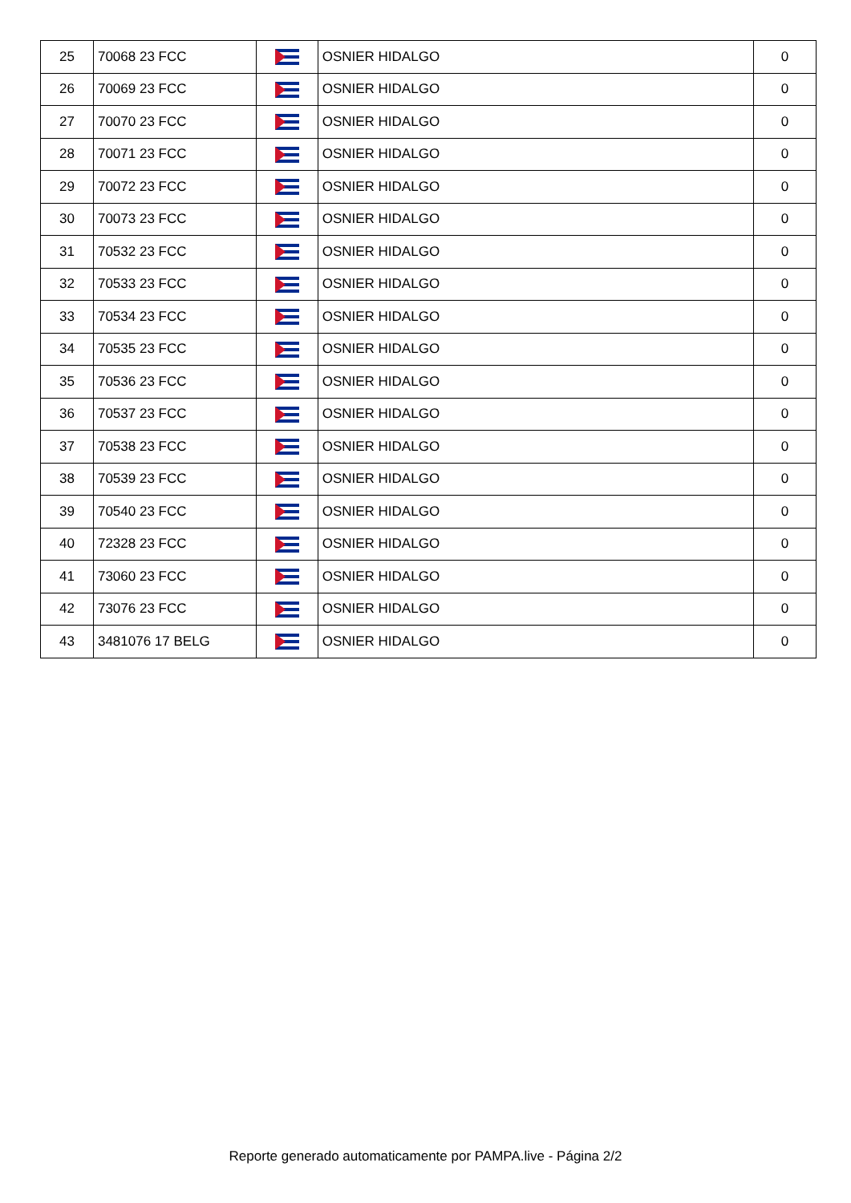| 25 | 70068 23 FCC | | OSNIER HIDALGO | 0 |
| 26 | 70069 23 FCC | | OSNIER HIDALGO | 0 |
| 27 | 70070 23 FCC | | OSNIER HIDALGO | 0 |
| 28 | 70071 23 FCC | | OSNIER HIDALGO | 0 |
| 29 | 70072 23 FCC | | OSNIER HIDALGO | 0 |
| 30 | 70073 23 FCC | | OSNIER HIDALGO | 0 |
| 31 | 70532 23 FCC | | OSNIER HIDALGO | 0 |
| 32 | 70533 23 FCC | | OSNIER HIDALGO | 0 |
| 33 | 70534 23 FCC | | OSNIER HIDALGO | 0 |
| 34 | 70535 23 FCC | | OSNIER HIDALGO | 0 |
| 35 | 70536 23 FCC | | OSNIER HIDALGO | 0 |
| 36 | 70537 23 FCC | | OSNIER HIDALGO | 0 |
| 37 | 70538 23 FCC | | OSNIER HIDALGO | 0 |
| 38 | 70539 23 FCC | | OSNIER HIDALGO | 0 |
| 39 | 70540 23 FCC | | OSNIER HIDALGO | 0 |
| 40 | 72328 23 FCC | | OSNIER HIDALGO | 0 |
| 41 | 73060 23 FCC | | OSNIER HIDALGO | 0 |
| 42 | 73076 23 FCC | | OSNIER HIDALGO | 0 |
| 43 | 3481076 17 BELG | | OSNIER HIDALGO | 0 |
Reporte generado automaticamente por PAMPA.live - Página 2/2